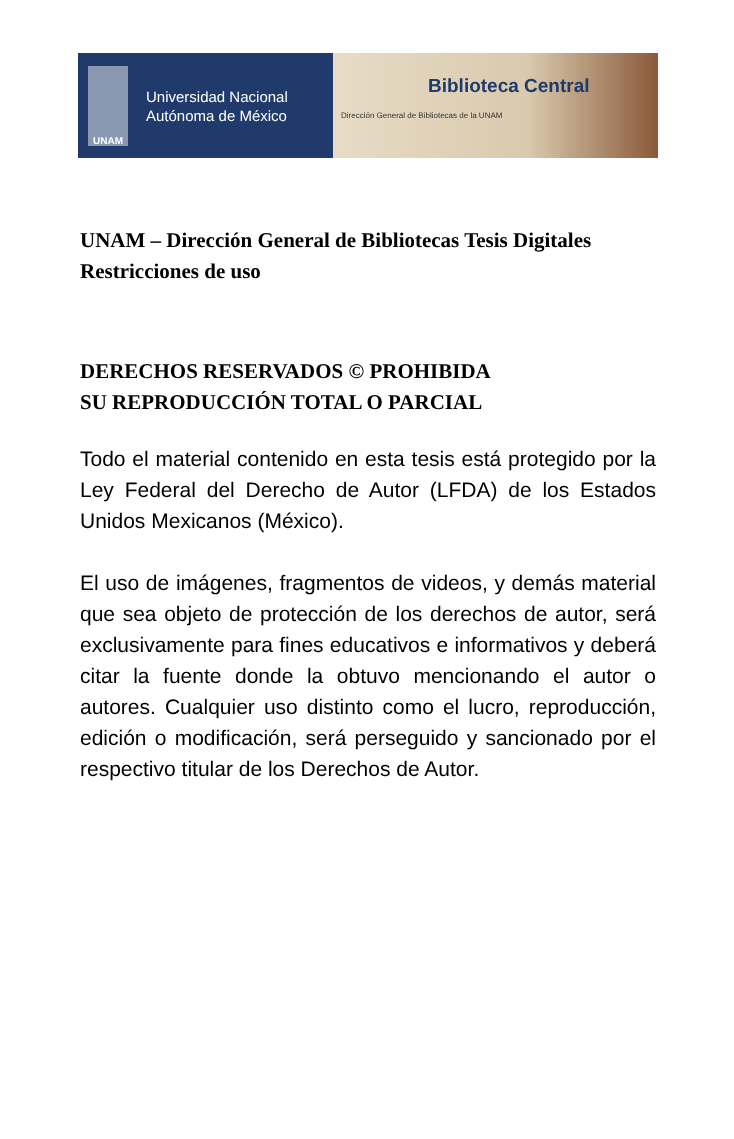UNAM
Universidad Nacional
Autónoma de México
Biblioteca Central
Dirección General de Bibliotecas de la UNAM
UNAM – Dirección General de Bibliotecas Tesis Digitales Restricciones de uso
DERECHOS RESERVADOS © PROHIBIDA
SU REPRODUCCIÓN TOTAL O PARCIAL
Todo el material contenido en esta tesis está protegido por la Ley Federal del Derecho de Autor (LFDA) de los Estados Unidos Mexicanos (México).
El uso de imágenes, fragmentos de videos, y demás material que sea objeto de protección de los derechos de autor, será exclusivamente para fines educativos e informativos y deberá citar la fuente donde la obtuvo mencionando el autor o autores. Cualquier uso distinto como el lucro, reproducción, edición o modificación, será perseguido y sancionado por el respectivo titular de los Derechos de Autor.